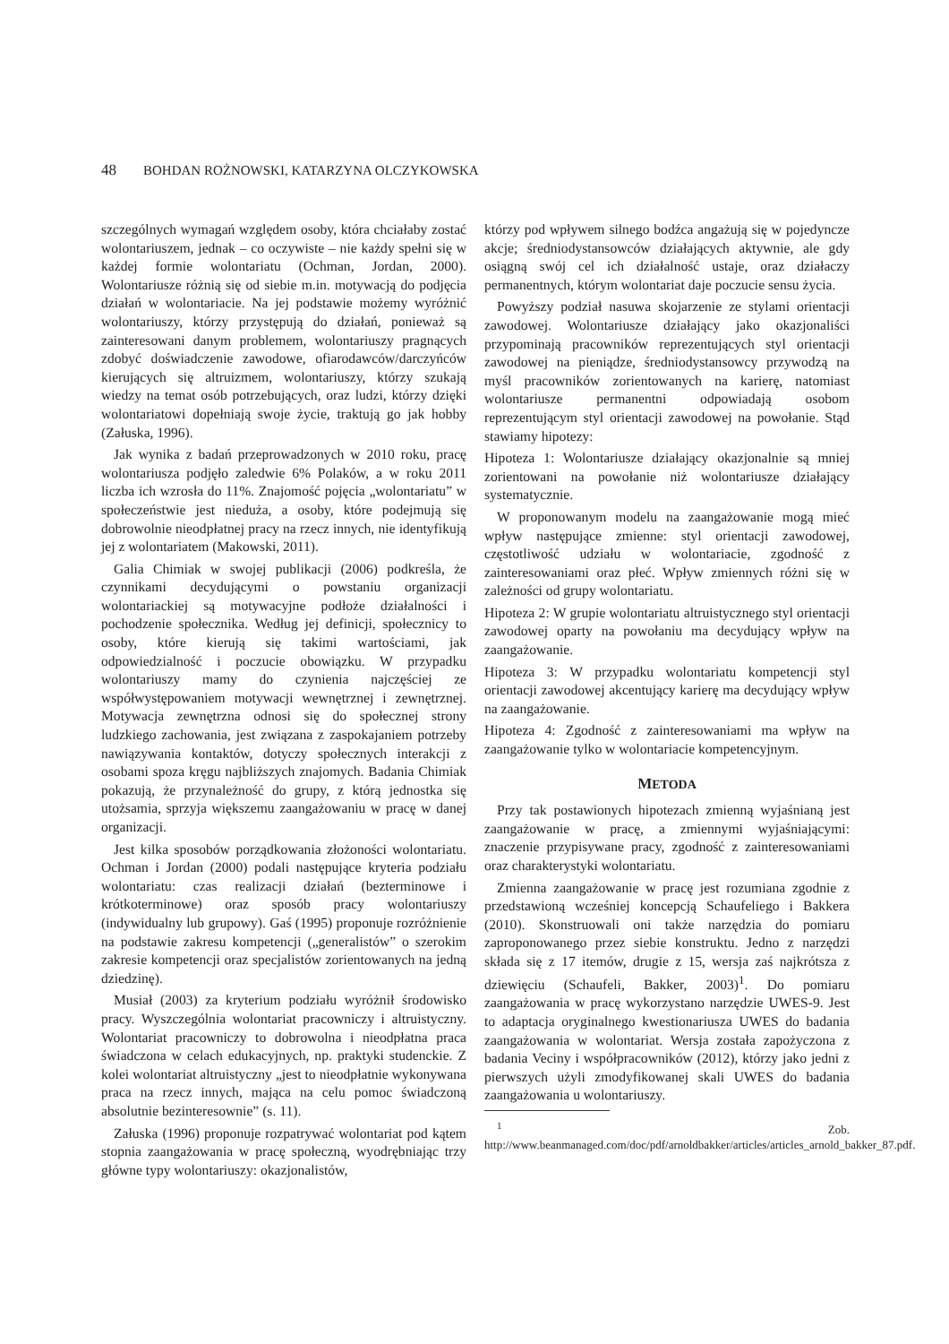48 BOHDAN ROŻNOWSKI, KATARZYNA OLCZYKOWSKA
szczególnych wymagań względem osoby, która chciałaby zostać wolontariuszem, jednak – co oczywiste – nie każdy spełni się w każdej formie wolontariatu (Ochman, Jordan, 2000). Wolontariusze różnią się od siebie m.in. motywacją do podjęcia działań w wolontariacie. Na jej podstawie możemy wyróżnić wolontariuszy, którzy przystępują do działań, ponieważ są zainteresowani danym problemem, wolontariuszy pragnących zdobyć doświadczenie zawodowe, ofiarodawców/darczyńców kierujących się altruizmem, wolontariuszy, którzy szukają wiedzy na temat osób potrzebujących, oraz ludzi, którzy dzięki wolontariatowi dopełniają swoje życie, traktują go jak hobby (Załuska, 1996).
Jak wynika z badań przeprowadzonych w 2010 roku, pracę wolontariusza podjęło zaledwie 6% Polaków, a w roku 2011 liczba ich wzrosła do 11%. Znajomość pojęcia „wolontariatu” w społeczeństwie jest nieduża, a osoby, które podejmują się dobrowolnie nieodpłatnej pracy na rzecz innych, nie identyfikują jej z wolontariatem (Makowski, 2011).
Galia Chimiak w swojej publikacji (2006) podkreśla, że czynnikami decydującymi o powstaniu organizacji wolontariackiej są motywacyjne podłoże działalności i pochodzenie społecznika. Według jej definicji, społecznicy to osoby, które kierują się takimi wartościami, jak odpowiedzialność i poczucie obowiązku. W przypadku wolontariuszy mamy do czynienia najczęściej ze współwystępowaniem motywacji wewnętrznej i zewnętrznej. Motywacja zewnętrzna odnosi się do społecznej strony ludzkiego zachowania, jest związana z zaspokajaniem potrzeby nawiązywania kontaktów, dotyczy społecznych interakcji z osobami spoza kręgu najbliższych znajomych. Badania Chimiak pokazują, że przynależność do grupy, z którą jednostka się utożsamia, sprzyja większemu zaangażowaniu w pracę w danej organizacji.
Jest kilka sposobów porządkowania złożoności wolontariatu. Ochman i Jordan (2000) podali następujące kryteria podziału wolontariatu: czas realizacji działań (bezterminowe i krótkoterminowe) oraz sposób pracy wolontariuszy (indywidualny lub grupowy). Gaś (1995) proponuje rozróżnienie na podstawie zakresu kompetencji („generalistów” o szerokim zakresie kompetencji oraz specjalistów zorientowanych na jedną dziedzinę).
Musiał (2003) za kryterium podziału wyróżnił środowisko pracy. Wyszczególnia wolontariat pracowniczy i altruistyczny. Wolontariat pracowniczy to dobrowolna i nieodpłatna praca świadczona w celach edukacyjnych, np. praktyki studenckie. Z kolei wolontariat altruistyczny „jest to nieodpłatnie wykonywana praca na rzecz innych, mająca na celu pomoc świadczoną absolutnie bezinteresownie” (s. 11).
Załuska (1996) proponuje rozpatrywać wolontariat pod kątem stopnia zaangażowania w pracę społeczną, wyodrębniając trzy główne typy wolontariuszy: okazjonalistów,
którzy pod wpływem silnego bodźca angażują się w pojedyncze akcje; średniodystansowców działających aktywnie, ale gdy osiągną swój cel ich działalność ustaje, oraz działaczy permanentnych, którym wolontariat daje poczucie sensu życia.
Powyższy podział nasuwa skojarzenie ze stylami orientacji zawodowej. Wolontariusze działający jako okazjonaliści przypominają pracowników reprezentujących styl orientacji zawodowej na pieniądze, średniodystansowcy przywodzą na myśl pracowników zorientowanych na karierę, natomiast wolontariusze permanentni odpowiadają osobom reprezentującym styl orientacji zawodowej na powołanie. Stąd stawiamy hipotezy:
Hipoteza 1: Wolontariusze działający okazjonalnie są mniej zorientowani na powołanie niż wolontariusze działający systematycznie.
W proponowanym modelu na zaangażowanie mogą mieć wpływ następujące zmienne: styl orientacji zawodowej, częstotliwość udziału w wolontariacie, zgodność z zainteresowaniami oraz płeć. Wpływ zmiennych różni się w zależności od grupy wolontariatu.
Hipoteza 2: W grupie wolontariatu altruistycznego styl orientacji zawodowej oparty na powołaniu ma decydujący wpływ na zaangażowanie.
Hipoteza 3: W przypadku wolontariatu kompetencji styl orientacji zawodowej akcentujący karierę ma decydujący wpływ na zaangażowanie.
Hipoteza 4: Zgodność z zainteresowaniami ma wpływ na zaangażowanie tylko w wolontariacie kompetencyjnym.
METODA
Przy tak postawionych hipotezach zmienną wyjaśnianą jest zaangażowanie w pracę, a zmiennymi wyjaśniającymi: znaczenie przypisywane pracy, zgodność z zainteresowaniami oraz charakterystyki wolontariatu.
Zmienna zaangażowanie w pracę jest rozumiana zgodnie z przedstawioną wcześniej koncepcją Schaufeliego i Bakkera (2010). Skonstruowali oni także narzędzia do pomiaru zaproponowanego przez siebie konstruktu. Jedno z narzędzi składa się z 17 itemów, drugie z 15, wersja zaś najkrótsza z dziewięciu (Schaufeli, Bakker, 2003)<sup>1</sup>. Do pomiaru zaangażowania w pracę wykorzystano narzędzie UWES-9. Jest to adaptacja oryginalnego kwestionariusza UWES do badania zaangażowania w wolontariat. Wersja została zapożyczona z badania Veciny i współpracowników (2012), którzy jako jedni z pierwszych użyli zmodyfikowanej skali UWES do badania zaangażowania u wolontariuszy.
<sup>1</sup> Zob. http://www.beanmanaged.com/doc/pdf/arnoldbakker/articles/articles_arnold_bakker_87.pdf.